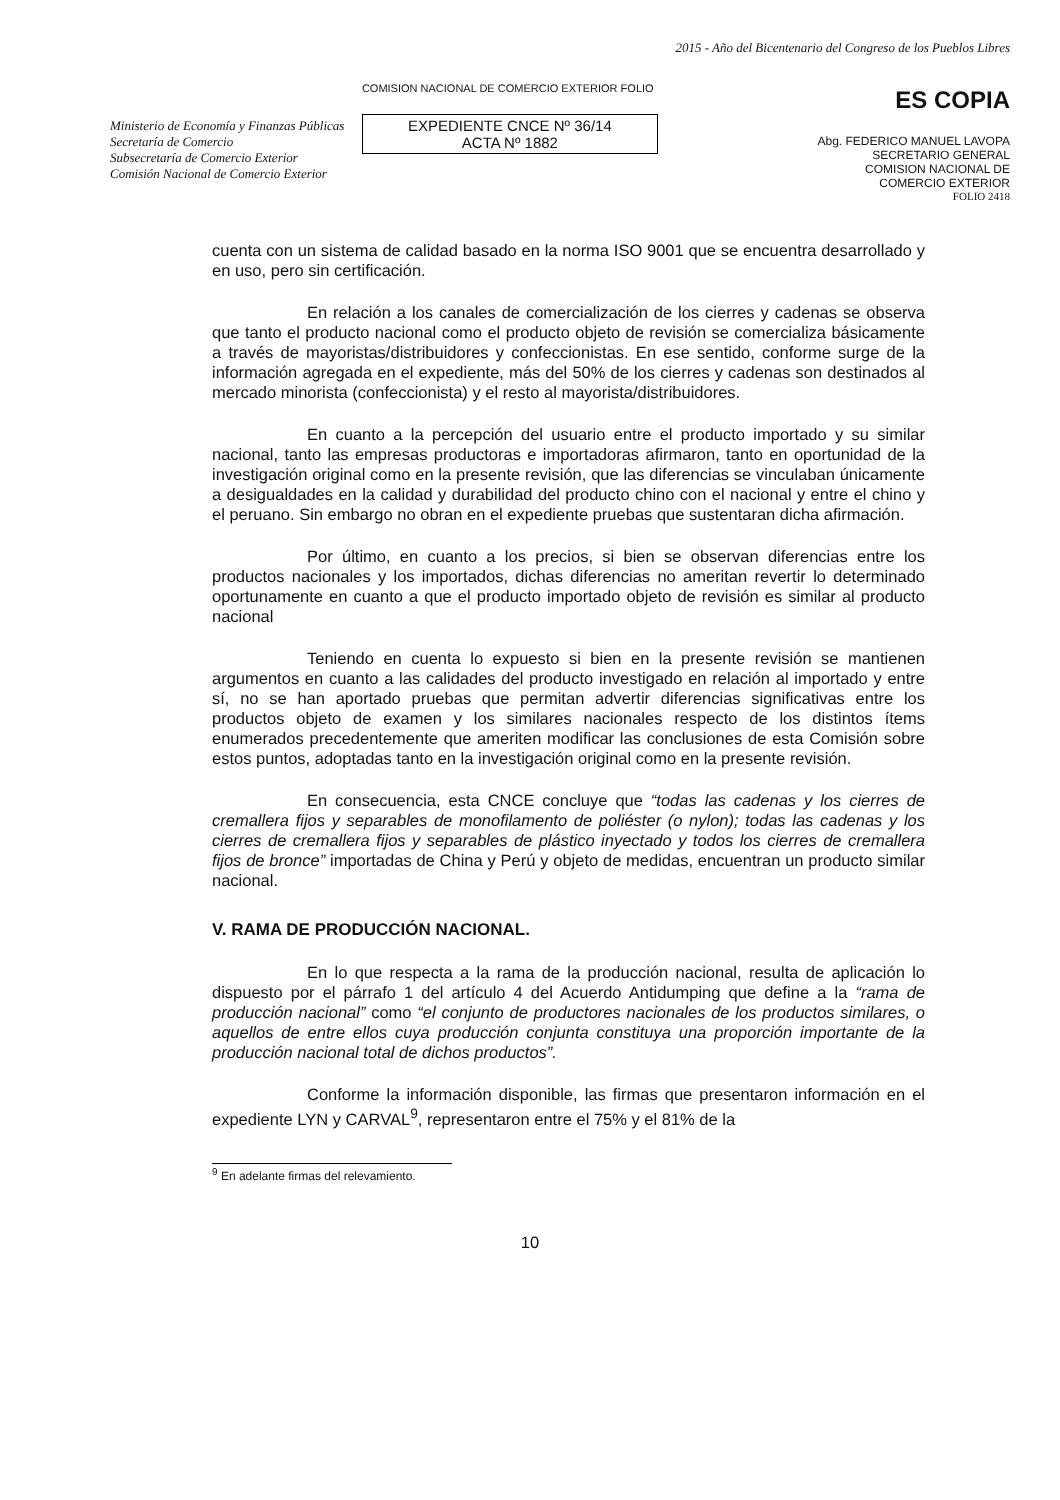Ministerio de Economía y Finanzas Públicas
Secretaría de Comercio
Subsecretaría de Comercio Exterior
Comisión Nacional de Comercio Exterior
COMISION NACIONAL DE COMERCIO EXTERIOR FOLIO
EXPEDIENTE CNCE Nº 36/14
ACTA Nº 1882
2015 - Año del Bicentenario del Congreso de los Pueblos Libres
ES COPIA
Abg. FEDERICO MANUEL LAVOPA
SECRETARIO GENERAL
COMISION NACIONAL DE
COMERCIO EXTERIOR
FOLIO 2418
cuenta con un sistema de calidad basado en la norma ISO 9001 que se encuentra desarrollado y en uso, pero sin certificación.
En relación a los canales de comercialización de los cierres y cadenas se observa que tanto el producto nacional como el producto objeto de revisión se comercializa básicamente a través de mayoristas/distribuidores y confeccionistas. En ese sentido, conforme surge de la información agregada en el expediente, más del 50% de los cierres y cadenas son destinados al mercado minorista (confeccionista) y el resto al mayorista/distribuidores.
En cuanto a la percepción del usuario entre el producto importado y su similar nacional, tanto las empresas productoras e importadoras afirmaron, tanto en oportunidad de la investigación original como en la presente revisión, que las diferencias se vinculaban únicamente a desigualdades en la calidad y durabilidad del producto chino con el nacional y entre el chino y el peruano. Sin embargo no obran en el expediente pruebas que sustentaran dicha afirmación.
Por último, en cuanto a los precios, si bien se observan diferencias entre los productos nacionales y los importados, dichas diferencias no ameritan revertir lo determinado oportunamente en cuanto a que el producto importado objeto de revisión es similar al producto nacional
Teniendo en cuenta lo expuesto si bien en la presente revisión se mantienen argumentos en cuanto a las calidades del producto investigado en relación al importado y entre sí, no se han aportado pruebas que permitan advertir diferencias significativas entre los productos objeto de examen y los similares nacionales respecto de los distintos ítems enumerados precedentemente que ameriten modificar las conclusiones de esta Comisión sobre estos puntos, adoptadas tanto en la investigación original como en la presente revisión.
En consecuencia, esta CNCE concluye que “todas las cadenas y los cierres de cremallera fijos y separables de monofilamento de poliéster (o nylon); todas las cadenas y los cierres de cremallera fijos y separables de plástico inyectado y todos los cierres de cremallera fijos de bronce” importadas de China y Perú y objeto de medidas, encuentran un producto similar nacional.
V. RAMA DE PRODUCCIÓN NACIONAL.
En lo que respecta a la rama de la producción nacional, resulta de aplicación lo dispuesto por el párrafo 1 del artículo 4 del Acuerdo Antidumping que define a la “rama de producción nacional” como “el conjunto de productores nacionales de los productos similares, o aquellos de entre ellos cuya producción conjunta constituya una proporción importante de la producción nacional total de dichos productos”.
Conforme la información disponible, las firmas que presentaron información en el expediente LYN y CARVAL<sup>9</sup>, representaron entre el 75% y el 81% de la
<sup>9</sup> En adelante firmas del relevamiento.
10